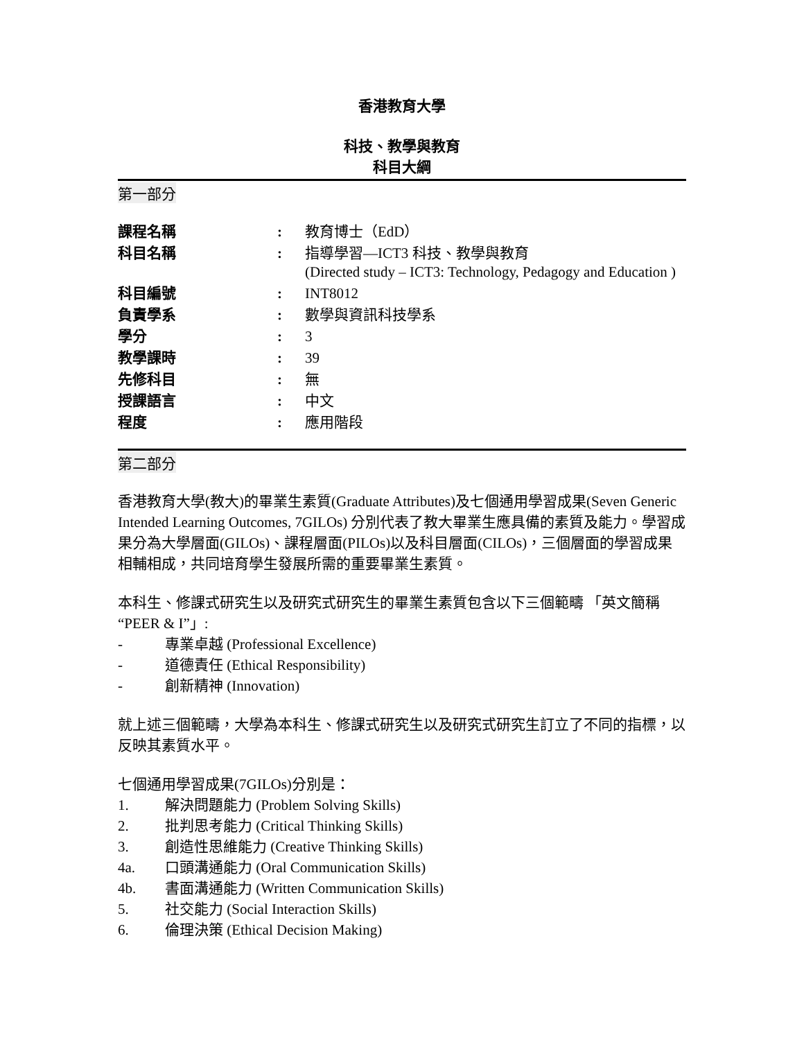香港教育大學
科技、教學與教育
科目大綱
第一部分
| 課程名稱 | : | 教育博士（EdD） |
| 科目名稱 | : | 指導學習—ICT3 科技、教學與教育 (Directed study – ICT3: Technology, Pedagogy and Education ) |
| 科目編號 | : | INT8012 |
| 負責學系 | : | 數學與資訊科技學系 |
| 學分 | : | 3 |
| 教學課時 | : | 39 |
| 先修科目 | : | 無 |
| 授課語言 | : | 中文 |
| 程度 | : | 應用階段 |
第二部分
香港教育大學(教大)的畢業生素質(Graduate Attributes)及七個通用學習成果(Seven Generic Intended Learning Outcomes, 7GILOs) 分別代表了教大畢業生應具備的素質及能力。學習成果分為大學層面(GILOs)、課程層面(PILOs)以及科目層面(CILOs)，三個層面的學習成果相輔相成，共同培育學生發展所需的重要畢業生素質。
本科生、修課式研究生以及研究式研究生的畢業生素質包含以下三個範疇 「英文簡稱 “PEER & I”」:
- 專業卓越 (Professional Excellence)
- 道德責任 (Ethical Responsibility)
- 創新精神 (Innovation)
就上述三個範疇，大學為本科生、修課式研究生以及研究式研究生訂立了不同的指標，以反映其素質水平。
七個通用學習成果(7GILOs)分別是：
1. 解決問題能力 (Problem Solving Skills)
2. 批判思考能力 (Critical Thinking Skills)
3. 創造性思維能力 (Creative Thinking Skills)
4a. 口頭溝通能力 (Oral Communication Skills)
4b. 書面溝通能力 (Written Communication Skills)
5. 社交能力 (Social Interaction Skills)
6. 倫理決策 (Ethical Decision Making)